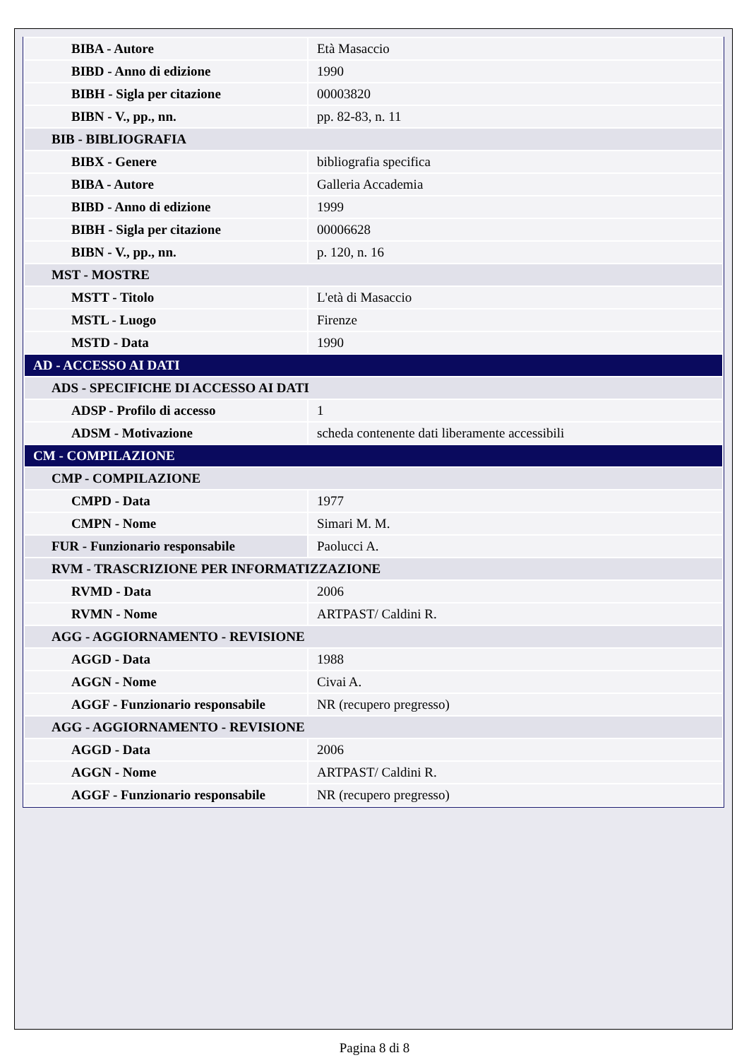| BIBA - Autore | Età Masaccio |
| BIBD - Anno di edizione | 1990 |
| BIBH - Sigla per citazione | 00003820 |
| BIBN - V., pp., nn. | pp. 82-83, n. 11 |
| BIB - BIBLIOGRAFIA | |
| BIBX - Genere | bibliografia specifica |
| BIBA - Autore | Galleria Accademia |
| BIBD - Anno di edizione | 1999 |
| BIBH - Sigla per citazione | 00006628 |
| BIBN - V., pp., nn. | p. 120, n. 16 |
| MST - MOSTRE | |
| MSTT - Titolo | L'età di Masaccio |
| MSTL - Luogo | Firenze |
| MSTD - Data | 1990 |
| AD - ACCESSO AI DATI | |
| ADS - SPECIFICHE DI ACCESSO AI DATI | |
| ADSP - Profilo di accesso | 1 |
| ADSM - Motivazione | scheda contenente dati liberamente accessibili |
| CM - COMPILAZIONE | |
| CMP - COMPILAZIONE | |
| CMPD - Data | 1977 |
| CMPN - Nome | Simari M. M. |
| FUR - Funzionario responsabile | Paolucci A. |
| RVM - TRASCRIZIONE PER INFORMATIZZAZIONE | |
| RVMD - Data | 2006 |
| RVMN - Nome | ARTPAST/ Caldini R. |
| AGG - AGGIORNAMENTO - REVISIONE | |
| AGGD - Data | 1988 |
| AGGN - Nome | Civai A. |
| AGGF - Funzionario responsabile | NR (recupero pregresso) |
| AGG - AGGIORNAMENTO - REVISIONE | |
| AGGD - Data | 2006 |
| AGGN - Nome | ARTPAST/ Caldini R. |
| AGGF - Funzionario responsabile | NR (recupero pregresso) |
Pagina 8 di 8